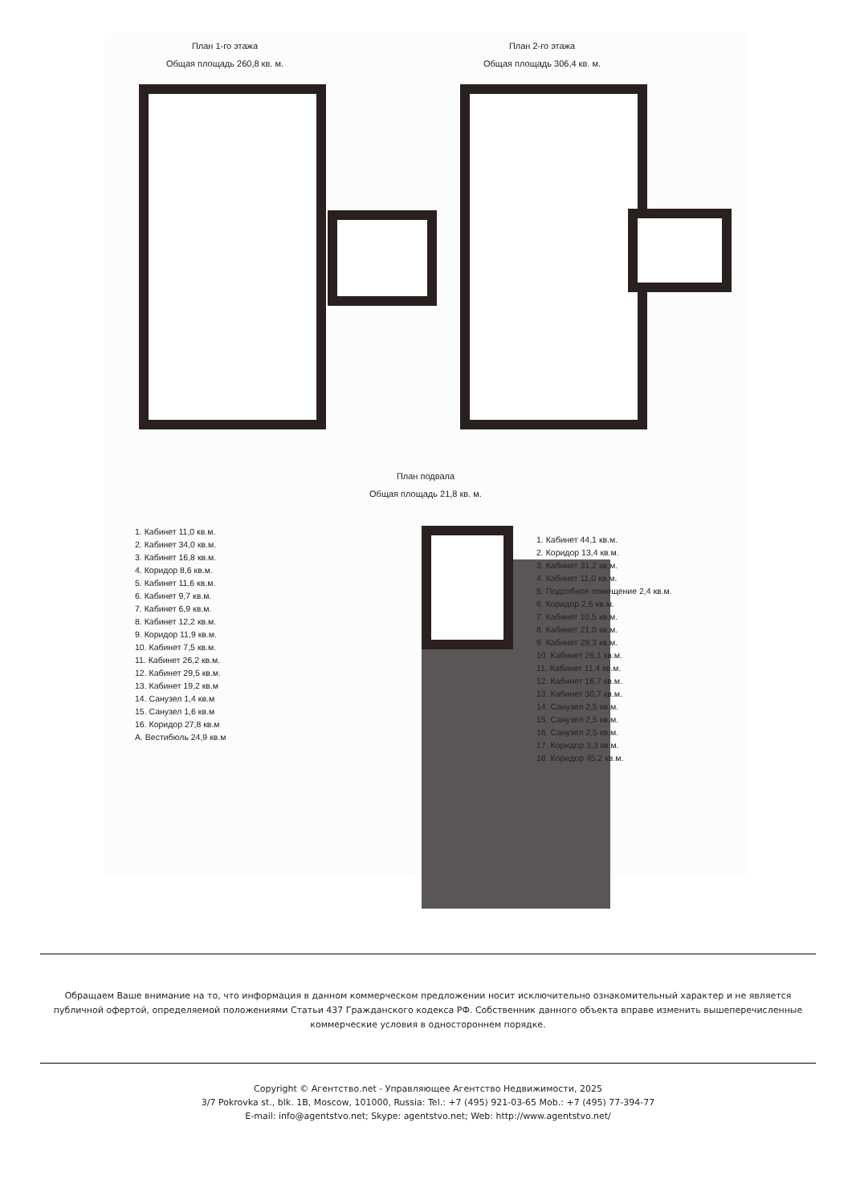План 1-го этажа
Общая площадь 260,8 кв. м.
План 2-го этажа
Общая площадь 306,4 кв. м.
План подвала
Общая площадь 21,8 кв. м.
1. Кабинет 11,0 кв.м.
2. Кабинет 34,0 кв.м.
3. Кабинет 16,8 кв.м.
4. Коридор 8,6 кв.м.
5. Кабинет 11,6 кв.м.
6. Кабинет 9,7 кв.м.
7. Кабинет 6,9 кв.м.
8. Кабинет 12,2 кв.м.
9. Коридор 11,9 кв.м.
10. Кабинет 7,5 кв.м.
11. Кабинет 26,2 кв.м.
12. Кабинет 29,5 кв.м.
13. Кабинет 19,2 кв.м
14. Санузел 1,4 кв.м
15. Санузел 1,6 кв.м
16. Коридор 27,8 кв.м
А. Вестибюль 24,9 кв.м
1. Кабинет 44,1 кв.м.
2. Коридор 13,4 кв.м.
3. Кабинет 31,2 кв.м.
4. Кабинет 11,0 кв.м.
5. Подсобное помещение 2,4 кв.м.
6. Коридор 2,6 кв.м.
7. Кабинет 10,5 кв.м.
8. Кабинет 21,0 кв.м.
9. Кабинет 29,3 кв.м.
10. Кабинет 26,1 кв.м.
11. Кабинет 11,4 кв.м.
12. Кабинет 16,7 кв.м.
13. Кабинет 30,7 кв.м.
14. Санузел 2,5 кв.м.
15. Санузел 2,5 кв.м.
16. Санузел 2,5 кв.м.
17. Коридор 3,3 кв.м.
18. Коридор 45,2 кв.м.
Обращаем Ваше внимание на то, что информация в данном коммерческом предложении носит исключительно ознакомительный характер и не является публичной офертой, определяемой положениями Статьи 437 Гражданского кодекса РФ. Собственник данного объекта вправе изменить вышеперечисленные коммерческие условия в одностороннем порядке.
Copyright © Агентство.net - Управляющее Агентство Недвижимости, 2025
3/7 Pokrovka st., blk. 1B, Moscow, 101000, Russia: Tel.: +7 (495) 921-03-65 Mob.: +7 (495) 77-394-77
E-mail: info@agentstvo.net; Skype: agentstvo.net; Web: http://www.agentstvo.net/